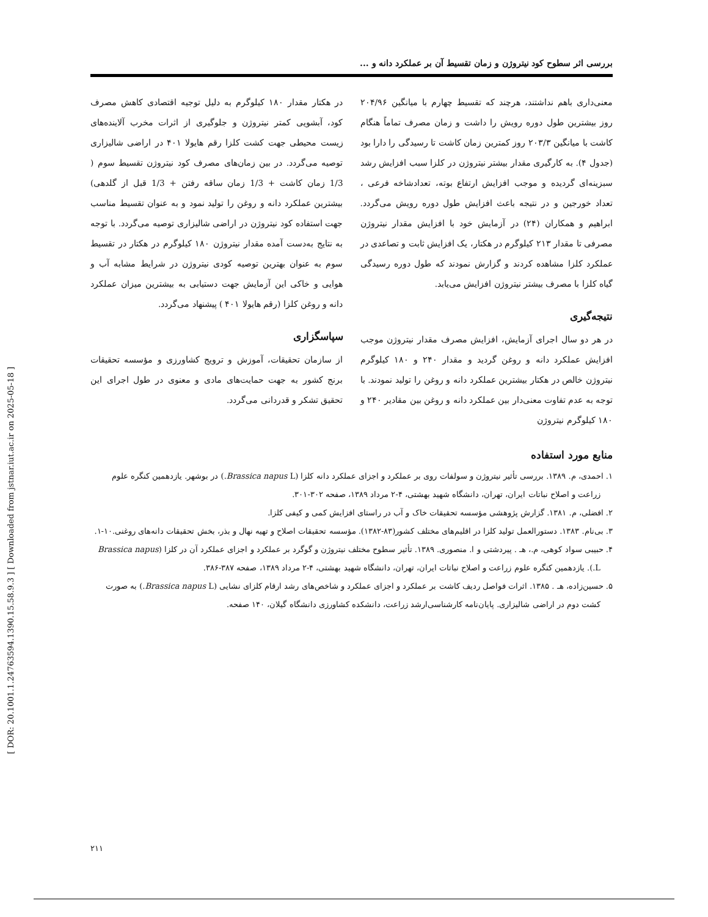[ DOR: 20.1001.1.24763594.1390.15.58.9.3 ] [ Downloaded from jstnar.iut.ac.ir on 2025-05-18 ]
بررسی اثر سطوح کود نیتروژن و زمان تقسیط آن بر عملکرد دانه و ...
معنی‌داری باهم نداشتند، هرچند که تقسیط چهارم با میانگین ۲۰۴/۹۶ روز بیشترین طول دوره رویش را داشت و زمان مصرف تماماً هنگام کاشت با میانگین ۲۰۳/۳ روز کمترین زمان کاشت تا رسیدگی را دارا بود (جدول ۴). به کارگیری مقدار بیشتر نیتروژن در کلزا سبب افزایش رشد سبزینه‌ای گردیده و موجب افزایش ارتفاع بوته، تعدادشاخه فرعی ، تعداد خورجین و در نتیجه باعث افزایش طول دوره رویش می‌گردد. ابراهیم و همکاران (۲۴) در آزمایش خود با افزایش مقدار نیتروژن مصرفی تا مقدار ۲۱۳ کیلوگرم در هکتار، یک افزایش ثابت و تصاعدی در عملکرد کلزا مشاهده کردند و گزارش نمودند که طول دوره رسیدگی گیاه کلزا با مصرف بیشتر نیتروژن افزایش می‌یابد.
نتیجه‌گیری
در هر دو سال اجرای آزمایش، افزایش مصرف مقدار نیتروژن موجب افزایش عملکرد دانه و روغن گردید و مقدار ۲۴۰ و ۱۸۰ کیلوگرم نیتروژن خالص در هکتار بیشترین عملکرد دانه و روغن را تولید نمودند. با توجه به عدم تفاوت معنی‌دار بین عملکرد دانه و روغن بین مقادیر ۲۴۰ و ۱۸۰ کیلوگرم نیتروژن
در هکتار مقدار ۱۸۰ کیلوگرم به دلیل توجیه اقتصادی کاهش مصرف کود، آبشویی کمتر نیتروژن و جلوگیری از اثرات مخرب آلاینده‌های زیست محیطی جهت کشت کلزا رقم هایولا ۴۰۱ در اراضی شالیزاری توصیه می‌گردد. در بین زمان‌های مصرف کود نیتروژن تقسیط سوم ( 1/3 زمان کاشت + 1/3 زمان ساقه رفتن + 1/3 قبل از گلدهی) بیشترین عملکرد دانه و روغن را تولید نمود و به عنوان تقسیط مناسب جهت استفاده کود نیتروژن در اراضی شالیزاری توصیه می‌گردد. با توجه به نتایج به‌دست آمده مقدار نیتروژن ۱۸۰ کیلوگرم در هکتار در تقسیط سوم به عنوان بهترین توصیه کودی نیتروژن در شرایط مشابه آب و هوایی و خاکی این آزمایش جهت دستیابی به بیشترین میزان عملکرد دانه و روغن کلزا (رقم هایولا ۴۰۱ ) پیشنهاد می‌گردد.
سپاسگزاری
از سازمان تحقیقات، آموزش و ترویج کشاورزی و مؤسسه تحقیقات برنج کشور به جهت حمایت‌های مادی و معنوی در طول اجرای این تحقیق تشکر و قدردانی می‌گردد.
منابع مورد استفاده
۱. احمدی، م. ۱۳۸۹. بررسی تأثیر نیتروژن و سولفات روی بر عملکرد و اجزای عملکرد دانه کلزا (Brassica napus L.) در بوشهر. یازدهمین کنگره علوم زراعت و اصلاح نباتات ایران، تهران، دانشگاه شهید بهشتی، ۴-۲ مرداد ۱۳۸۹، صفحه ۳۰۲-۳۰۱.
۲. افضلی، م. ۱۳۸۱. گزارش پژوهشی مؤسسه تحقیقات خاک و آب در راستای افزایش کمی و کیفی کلزا.
۳. بی‌نام. ۱۳۸۳. دستورالعمل تولید کلزا در اقلیم‌های مختلف کشور(۸۳-۱۳۸۲). مؤسسه تحقیقات اصلاح و تهیه نهال و بذر، بخش تحقیقات دانه‌های روغنی.۱۰-۱.
۴. حبیبی سواد کوهی، م.، هـ . پیردشتی و ا. منصوری. ۱۳۸۹. تأثیر سطوح مختلف نیتروژن و گوگرد بر عملکرد و اجزای عملکرد آن در کلزا (Brassica napus L.). یازدهمین کنگره علوم زراعت و اصلاح نباتات ایران، تهران، دانشگاه شهید بهشتی، ۴-۲ مرداد ۱۳۸۹، صفحه ۳۸۷-۳۸۶.
۵. حسین‌زاده، هـ . ۱۳۸۵. اثرات فواصل ردیف کاشت بر عملکرد و اجزای عملکرد و شاخص‌های رشد ارقام کلزای نشایی (Brassica napus L.) به صورت کشت دوم در اراضی شالیزاری. پایان‌نامه کارشناسی‌ارشد زراعت، دانشکده کشاورزی دانشگاه گیلان، ۱۴۰ صفحه.
۲۱۱